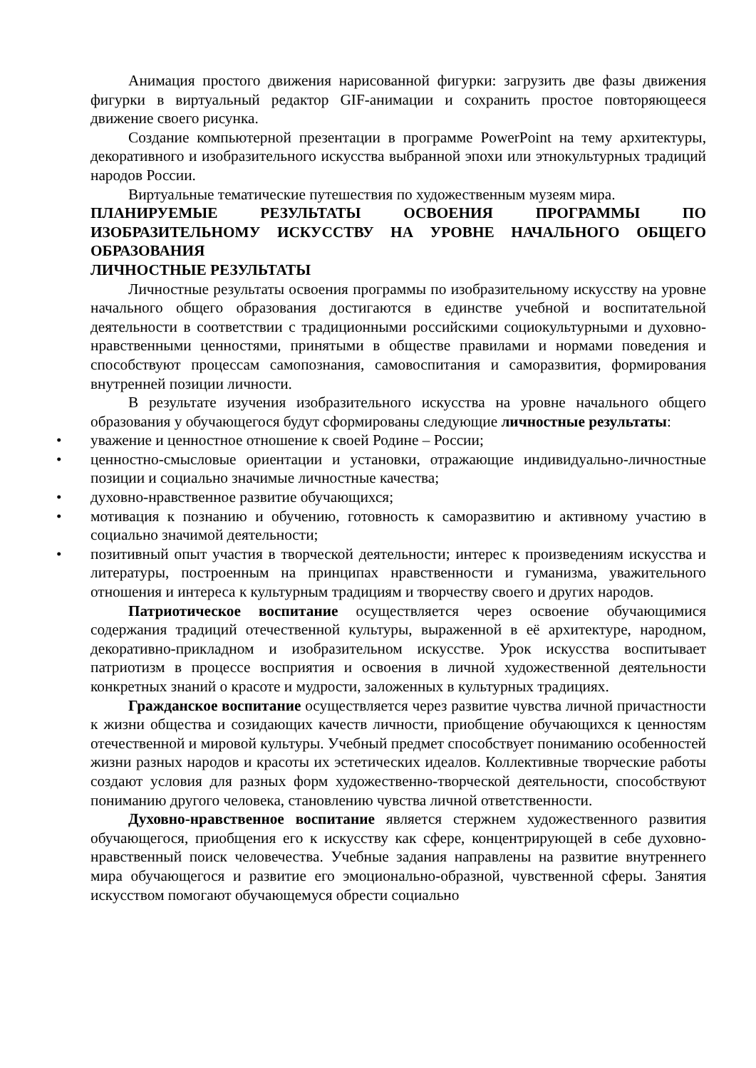Анимация простого движения нарисованной фигурки: загрузить две фазы движения фигурки в виртуальный редактор GIF-анимации и сохранить простое повторяющееся движение своего рисунка.
Создание компьютерной презентации в программе PowerPoint на тему архитектуры, декоративного и изобразительного искусства выбранной эпохи или этнокультурных традиций народов России.
Виртуальные тематические путешествия по художественным музеям мира.
ПЛАНИРУЕМЫЕ РЕЗУЛЬТАТЫ ОСВОЕНИЯ ПРОГРАММЫ ПО ИЗОБРАЗИТЕЛЬНОМУ ИСКУССТВУ НА УРОВНЕ НАЧАЛЬНОГО ОБЩЕГО ОБРАЗОВАНИЯ
ЛИЧНОСТНЫЕ РЕЗУЛЬТАТЫ
Личностные результаты освоения программы по изобразительному искусству на уровне начального общего образования достигаются в единстве учебной и воспитательной деятельности в соответствии с традиционными российскими социокультурными и духовно-нравственными ценностями, принятыми в обществе правилами и нормами поведения и способствуют процессам самопознания, самовоспитания и саморазвития, формирования внутренней позиции личности.
В результате изучения изобразительного искусства на уровне начального общего образования у обучающегося будут сформированы следующие личностные результаты:
• уважение и ценностное отношение к своей Родине – России;
• ценностно-смысловые ориентации и установки, отражающие индивидуально-личностные позиции и социально значимые личностные качества;
• духовно-нравственное развитие обучающихся;
• мотивация к познанию и обучению, готовность к саморазвитию и активному участию в социально значимой деятельности;
• позитивный опыт участия в творческой деятельности; интерес к произведениям искусства и литературы, построенным на принципах нравственности и гуманизма, уважительного отношения и интереса к культурным традициям и творчеству своего и других народов.
Патриотическое воспитание осуществляется через освоение обучающимися содержания традиций отечественной культуры, выраженной в её архитектуре, народном, декоративно-прикладном и изобразительном искусстве. Урок искусства воспитывает патриотизм в процессе восприятия и освоения в личной художественной деятельности конкретных знаний о красоте и мудрости, заложенных в культурных традициях.
Гражданское воспитание осуществляется через развитие чувства личной причастности к жизни общества и созидающих качеств личности, приобщение обучающихся к ценностям отечественной и мировой культуры. Учебный предмет способствует пониманию особенностей жизни разных народов и красоты их эстетических идеалов. Коллективные творческие работы создают условия для разных форм художественно-творческой деятельности, способствуют пониманию другого человека, становлению чувства личной ответственности.
Духовно-нравственное воспитание является стержнем художественного развития обучающегося, приобщения его к искусству как сфере, концентрирующей в себе духовно-нравственный поиск человечества. Учебные задания направлены на развитие внутреннего мира обучающегося и развитие его эмоционально-образной, чувственной сферы. Занятия искусством помогают обучающемуся обрести социально